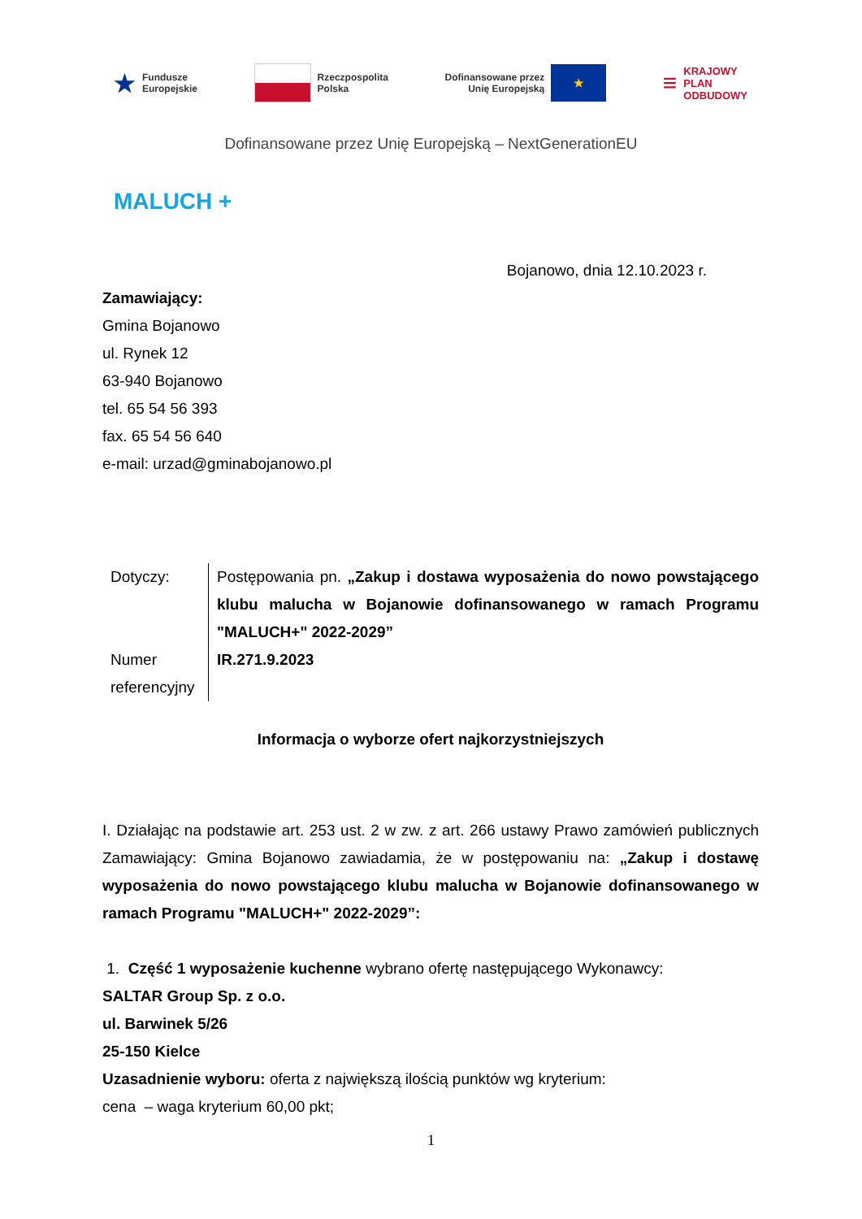★ Fundusze
Europejskie
Rzeczpospolita
Polska
Dofinansowane przez
Unię Europejską
★
≡ KRAJOWY
PLAN
ODBUDOWY
Dofinansowane przez Unię Europejską – NextGenerationEU
MALUCH +
Bojanowo, dnia 12.10.2023 r.
Zamawiający:
Gmina Bojanowo
ul. Rynek 12
63-940 Bojanowo
tel. 65 54 56 393
fax. 65 54 56 640
e-mail: urzad@gminabojanowo.pl
Dotyczy:
Numer referencyjny
Postępowania pn. „Zakup i dostawa wyposażenia do nowo powstającego klubu malucha w Bojanowie dofinansowanego w ramach Programu "MALUCH+" 2022-2029”
IR.271.9.2023
Informacja o wyborze ofert najkorzystniejszych
I. Działając na podstawie art. 253 ust. 2 w zw. z art. 266 ustawy Prawo zamówień publicznych Zamawiający: Gmina Bojanowo zawiadamia, że w postępowaniu na: „Zakup i dostawę wyposażenia do nowo powstającego klubu malucha w Bojanowie dofinansowanego w ramach Programu "MALUCH+" 2022-2029”:
1. Część 1 wyposażenie kuchenne wybrano ofertę następującego Wykonawcy:
SALTAR Group Sp. z o.o.
ul. Barwinek 5/26
25-150 Kielce
Uzasadnienie wyboru: oferta z największą ilością punktów wg kryterium:
cena – waga kryterium 60,00 pkt;
1